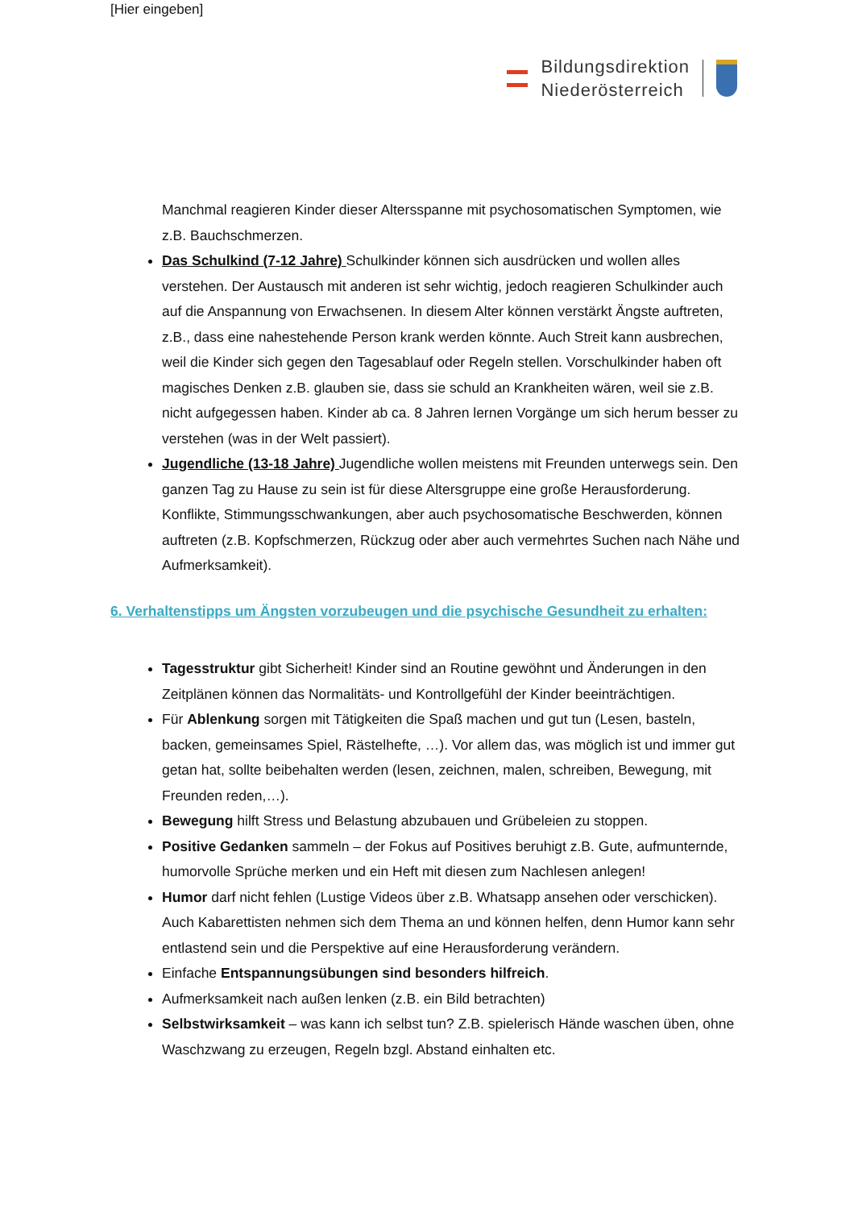[Hier eingeben]
Bildungsdirektion
Niederösterreich
Manchmal reagieren Kinder dieser Altersspanne mit psychosomatischen Symptomen, wie z.B. Bauchschmerzen.
Das Schulkind (7-12 Jahre) Schulkinder können sich ausdrücken und wollen alles verstehen. Der Austausch mit anderen ist sehr wichtig, jedoch reagieren Schulkinder auch auf die Anspannung von Erwachsenen. In diesem Alter können verstärkt Ängste auftreten, z.B., dass eine nahestehende Person krank werden könnte. Auch Streit kann ausbrechen, weil die Kinder sich gegen den Tagesablauf oder Regeln stellen. Vorschulkinder haben oft magisches Denken z.B. glauben sie, dass sie schuld an Krankheiten wären, weil sie z.B. nicht aufgegessen haben. Kinder ab ca. 8 Jahren lernen Vorgänge um sich herum besser zu verstehen (was in der Welt passiert).
Jugendliche (13-18 Jahre) Jugendliche wollen meistens mit Freunden unterwegs sein. Den ganzen Tag zu Hause zu sein ist für diese Altersgruppe eine große Herausforderung. Konflikte, Stimmungsschwankungen, aber auch psychosomatische Beschwerden, können auftreten (z.B. Kopfschmerzen, Rückzug oder aber auch vermehrtes Suchen nach Nähe und Aufmerksamkeit).
6. Verhaltenstipps um Ängsten vorzubeugen und die psychische Gesundheit zu erhalten:
Tagesstruktur gibt Sicherheit! Kinder sind an Routine gewöhnt und Änderungen in den Zeitplänen können das Normalitäts- und Kontrollgefühl der Kinder beeinträchtigen.
Für Ablenkung sorgen mit Tätigkeiten die Spaß machen und gut tun (Lesen, basteln, backen, gemeinsames Spiel, Rästelhefte, …). Vor allem das, was möglich ist und immer gut getan hat, sollte beibehalten werden (lesen, zeichnen, malen, schreiben, Bewegung, mit Freunden reden,…).
Bewegung hilft Stress und Belastung abzubauen und Grübeleien zu stoppen.
Positive Gedanken sammeln – der Fokus auf Positives beruhigt z.B. Gute, aufmunternde, humorvolle Sprüche merken und ein Heft mit diesen zum Nachlesen anlegen!
Humor darf nicht fehlen (Lustige Videos über z.B. Whatsapp ansehen oder verschicken). Auch Kabarettisten nehmen sich dem Thema an und können helfen, denn Humor kann sehr entlastend sein und die Perspektive auf eine Herausforderung verändern.
Einfache Entspannungsübungen sind besonders hilfreich.
Aufmerksamkeit nach außen lenken (z.B. ein Bild betrachten)
Selbstwirksamkeit – was kann ich selbst tun? Z.B. spielerisch Hände waschen üben, ohne Waschzwang zu erzeugen, Regeln bzgl. Abstand einhalten etc.